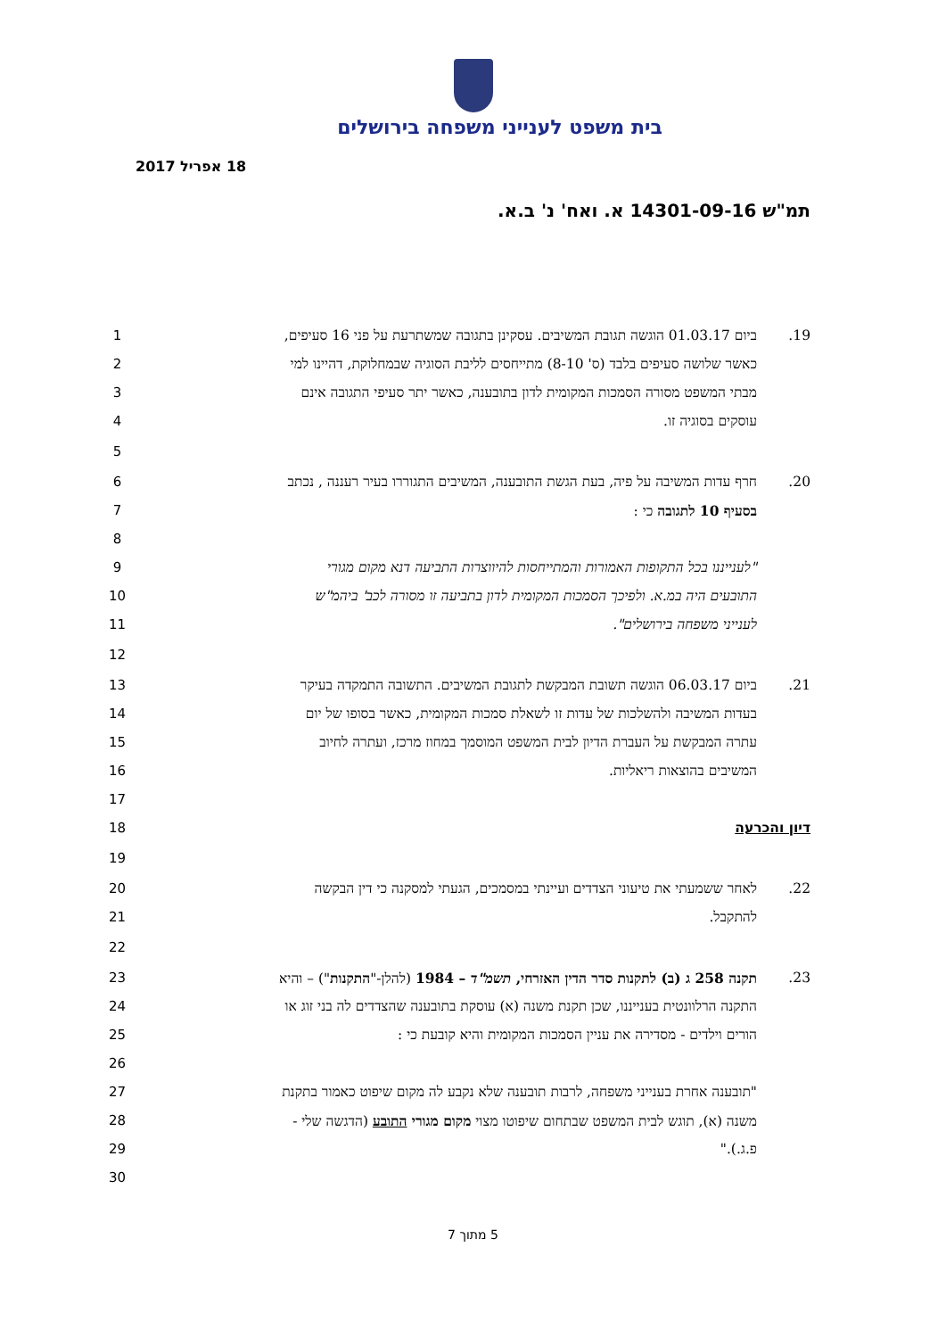בית משפט לענייני משפחה בירושלים
18 אפריל 2017
תמ"ש 14301-09-16 א. ואח' נ' ב.א.
19. ביום 01.03.17 הוגשה תגובת המשיבים. עסקינן בתגובה שמשתרעת על פני 16 סעיפים, 1
כאשר שלושה סעיפים בלבד (ס' 8-10) מתייחסים לליבת הסוגיה שבמחלוקת, דהיינו למי
2
מבתי המשפט מסורה הסמכות המקומית לדון בתובענה, כאשר יתר סעיפי התגובה אינם 3
עוסקים בסוגיה זו. 4
5
20.
חרף עדות המשיבה על פיה, בעת הגשת התובענה, המשיבים התגוררו בעיר רעננה , נכתב
6
בסעיף 10 לתגובה כי : 7
8
"לענייננו בכל התקופות האמורות והמתייחסות להיווצרות התביעה דנא מקום מגורי 9
התובעים היה במ.א. ולפיכך הסמכות המקומית לדון בתביעה זו מסורה לכב' ביהמ"ש 10
לענייני משפחה בירושלים". 11
12
21. ביום 06.03.17 הוגשה תשובת המבקשת לתגובת המשיבים. התשובה התמקדה בעיקר 13
בעדות המשיבה ולהשלכות של עדות זו לשאלת סמכות המקומית, כאשר בסופו של יום 14
עתרה המבקשת על העברת הדיון לבית המשפט המוסמך במחוז מרכז, ועתרה לחיוב 15
המשיבים בהוצאות ריאליות. 16
17
דיון והכרעה 18
19
22. לאחר ששמעתי את טיעוני הצדדים ועיינתי במסמכים, הגעתי למסקנה כי דין הבקשה 20
להתקבל. 21
22
23. תקנה 258 ג (ב) לתקנות סדר הדין האזרחי, תשמ"ד – 1984 (להלן-"התקנות") – והיא 23
התקנה הרלוונטית בענייננו, שכן תקנת משנה (א) עוסקת בתובענה שהצדדים לה בני זוג או
24
הורים וילדים - מסדירה את עניין הסמכות המקומית והיא קובעת כי : 25
26
"תובענה אחרת בענייני משפחה, לרבות תובענה שלא נקבע לה מקום שיפוט כאמור בתקנת
27
משנה (א), תוגש לבית המשפט שבתחום שיפוטו מצוי מקום מגורי התובע (הדגשה שלי - 28
פ.ג.)." 29
30
5 מתוך 7